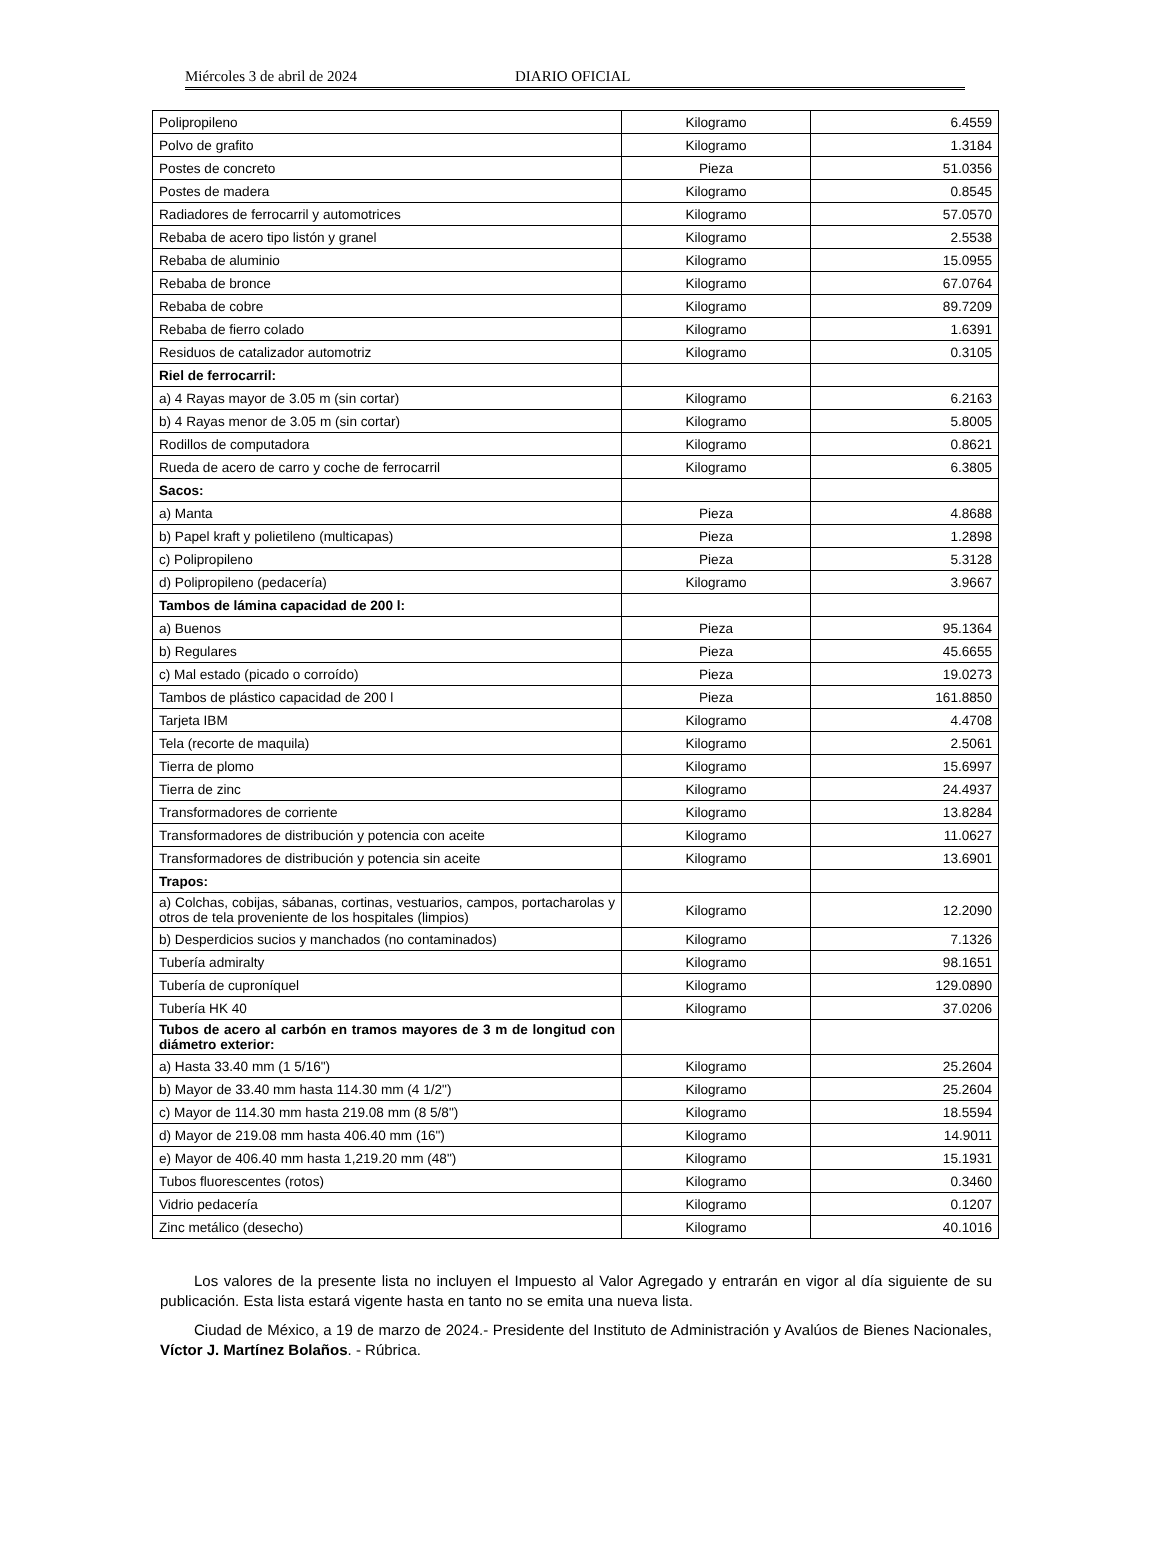Miércoles 3 de abril de 2024 DIARIO OFICIAL
| Polipropileno | Kilogramo | 6.4559 |
| Polvo de grafito | Kilogramo | 1.3184 |
| Postes de concreto | Pieza | 51.0356 |
| Postes de madera | Kilogramo | 0.8545 |
| Radiadores de ferrocarril y automotrices | Kilogramo | 57.0570 |
| Rebaba de acero tipo listón y granel | Kilogramo | 2.5538 |
| Rebaba de aluminio | Kilogramo | 15.0955 |
| Rebaba de bronce | Kilogramo | 67.0764 |
| Rebaba de cobre | Kilogramo | 89.7209 |
| Rebaba de fierro colado | Kilogramo | 1.6391 |
| Residuos de catalizador automotriz | Kilogramo | 0.3105 |
| Riel de ferrocarril: | | |
| a) 4 Rayas mayor de 3.05 m (sin cortar) | Kilogramo | 6.2163 |
| b) 4 Rayas menor de 3.05 m (sin cortar) | Kilogramo | 5.8005 |
| Rodillos de computadora | Kilogramo | 0.8621 |
| Rueda de acero de carro y coche de ferrocarril | Kilogramo | 6.3805 |
| Sacos: | | |
| a) Manta | Pieza | 4.8688 |
| b) Papel kraft y polietileno (multicapas) | Pieza | 1.2898 |
| c) Polipropileno | Pieza | 5.3128 |
| d) Polipropileno (pedacería) | Kilogramo | 3.9667 |
| Tambos de lámina capacidad de 200 l: | | |
| a) Buenos | Pieza | 95.1364 |
| b) Regulares | Pieza | 45.6655 |
| c) Mal estado (picado o corroído) | Pieza | 19.0273 |
| Tambos de plástico capacidad de 200 l | Pieza | 161.8850 |
| Tarjeta IBM | Kilogramo | 4.4708 |
| Tela (recorte de maquila) | Kilogramo | 2.5061 |
| Tierra de plomo | Kilogramo | 15.6997 |
| Tierra de zinc | Kilogramo | 24.4937 |
| Transformadores de corriente | Kilogramo | 13.8284 |
| Transformadores de distribución y potencia con aceite | Kilogramo | 11.0627 |
| Transformadores de distribución y potencia sin aceite | Kilogramo | 13.6901 |
| Trapos: | | |
| a) Colchas, cobijas, sábanas, cortinas, vestuarios, campos, portacharolas y otros de tela proveniente de los hospitales (limpios) | Kilogramo | 12.2090 |
| b) Desperdicios sucios y manchados (no contaminados) | Kilogramo | 7.1326 |
| Tubería admiralty | Kilogramo | 98.1651 |
| Tubería de cuproníquel | Kilogramo | 129.0890 |
| Tubería HK 40 | Kilogramo | 37.0206 |
| Tubos de acero al carbón en tramos mayores de 3 m de longitud con diámetro exterior: | | |
| a) Hasta 33.40 mm (1 5/16") | Kilogramo | 25.2604 |
| b) Mayor de 33.40 mm hasta 114.30 mm (4 1/2") | Kilogramo | 25.2604 |
| c) Mayor de 114.30 mm hasta 219.08 mm (8 5/8") | Kilogramo | 18.5594 |
| d) Mayor de 219.08 mm hasta 406.40 mm (16") | Kilogramo | 14.9011 |
| e) Mayor de 406.40 mm hasta 1,219.20 mm (48") | Kilogramo | 15.1931 |
| Tubos fluorescentes (rotos) | Kilogramo | 0.3460 |
| Vidrio pedacería | Kilogramo | 0.1207 |
| Zinc metálico (desecho) | Kilogramo | 40.1016 |
Los valores de la presente lista no incluyen el Impuesto al Valor Agregado y entrarán en vigor al día siguiente de su publicación. Esta lista estará vigente hasta en tanto no se emita una nueva lista.
Ciudad de México, a 19 de marzo de 2024.- Presidente del Instituto de Administración y Avalúos de Bienes Nacionales, Víctor J. Martínez Bolaños. - Rúbrica.